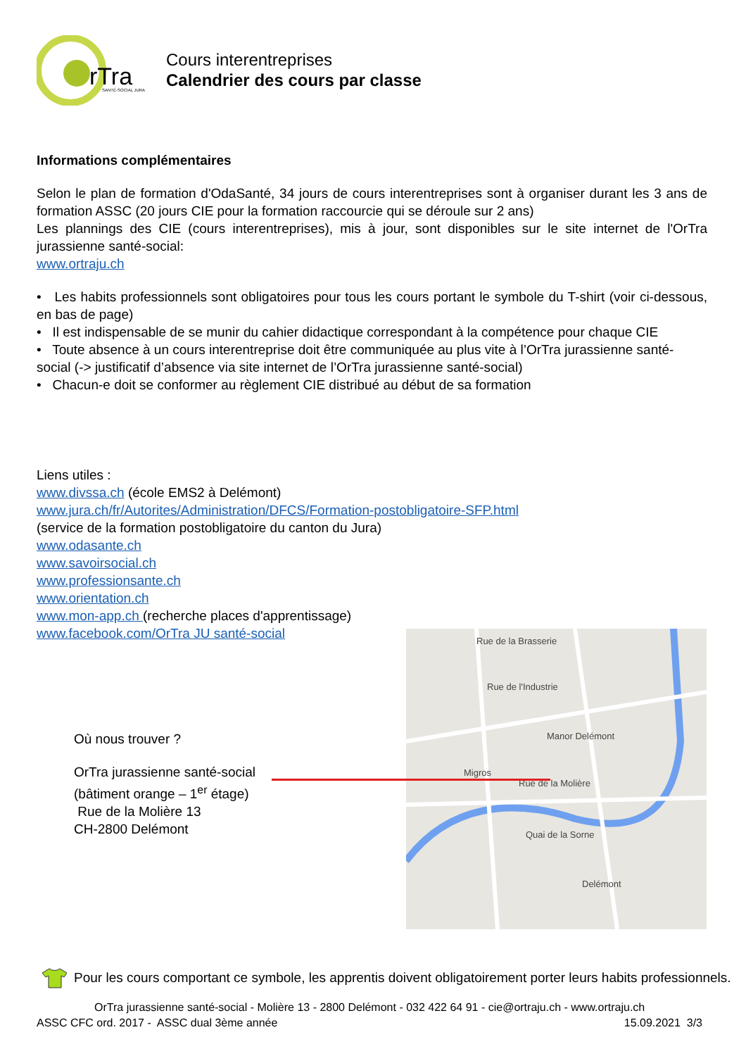rTra
SANTÉ-SOCIAL JURA
Cours interentreprises
Calendrier des cours par classe
Informations complémentaires
Selon le plan de formation d'OdaSanté, 34 jours de cours interentreprises sont à organiser durant les 3 ans de formation ASSC (20 jours CIE pour la formation raccourcie qui se déroule sur 2 ans)
Les plannings des CIE (cours interentreprises), mis à jour, sont disponibles sur le site internet de l'OrTra jurassienne santé-social:
www.ortraju.ch
• Les habits professionnels sont obligatoires pour tous les cours portant le symbole du T-shirt (voir ci-dessous, en bas de page)
• Il est indispensable de se munir du cahier didactique correspondant à la compétence pour chaque CIE
• Toute absence à un cours interentreprise doit être communiquée au plus vite à l’OrTra jurassienne santé-social (-> justificatif d’absence via site internet de l’OrTra jurassienne santé-social)
• Chacun-e doit se conformer au règlement CIE distribué au début de sa formation
Liens utiles :
www.divssa.ch (école EMS2 à Delémont)
www.jura.ch/fr/Autorites/Administration/DFCS/Formation-postobligatoire-SFP.html
(service de la formation postobligatoire du canton du Jura)
www.odasante.ch
www.savoirsocial.ch
www.professionsante.ch
www.orientation.ch
www.mon-app.ch (recherche places d'apprentissage)
www.facebook.com/OrTra JU santé-social
Où nous trouver ?
OrTra jurassienne santé-social
(bâtiment orange – 1<sup>er</sup> étage)
Rue de la Molière 13
CH-2800 Delémont
Rue de la Brasserie
Rue de l'Industrie
Manor Delémont
Migros
Rue de la Molière
Quai de la Sorne
Delémont
Pour les cours comportant ce symbole, les apprentis doivent obligatoirement porter leurs habits professionnels.
OrTra jurassienne santé-social - Molière 13 - 2800 Delémont - 032 422 64 91 - cie@ortraju.ch - www.ortraju.ch
ASSC CFC ord. 2017 - ASSC dual 3ème année 15.09.2021 3/3